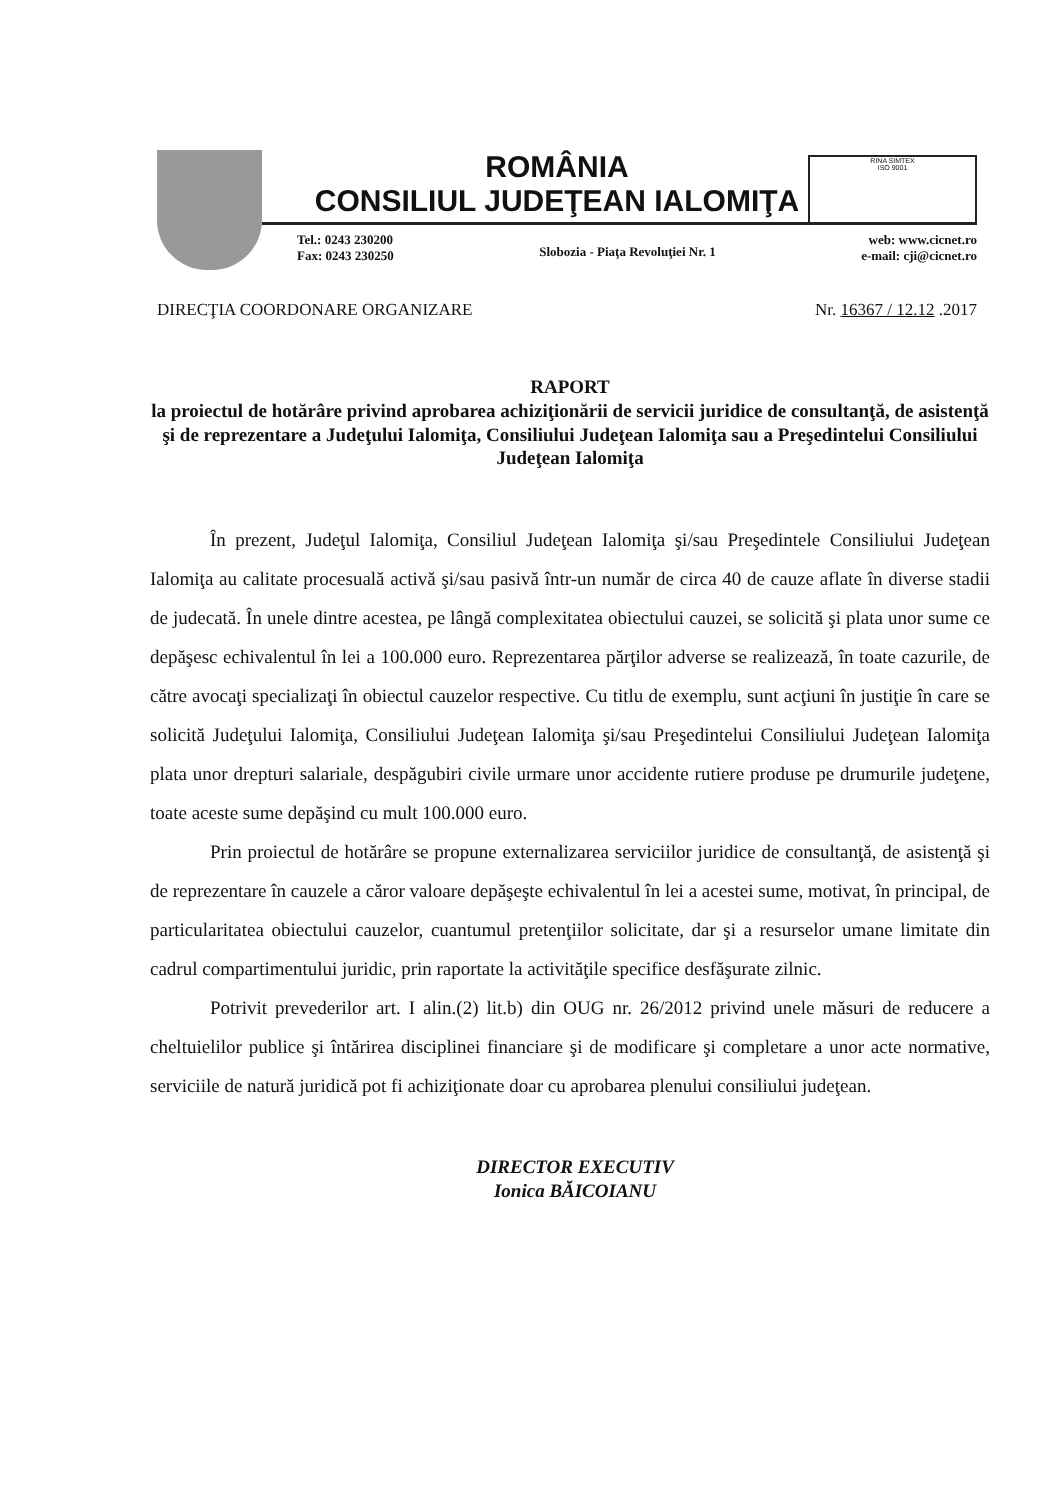ROMÂNIA
CONSILIUL JUDEŢEAN IALOMIŢA
RINA SIMTEX
ISO 9001
Tel.: 0243 230200
Fax: 0243 230250
Slobozia - Piaţa Revoluţiei Nr. 1
web: www.cicnet.ro
e-mail: cji@cicnet.ro
DIRECŢIA COORDONARE ORGANIZARE Nr. 16367 / 12.12 .2017
RAPORT
la proiectul de hotărâre privind aprobarea achiziţionării de servicii juridice de consultanţă, de asistenţă şi de reprezentare a Judeţului Ialomiţa, Consiliului Judeţean Ialomiţa sau a Preşedintelui Consiliului Judeţean Ialomiţa
În prezent, Judeţul Ialomiţa, Consiliul Judeţean Ialomiţa şi/sau Preşedintele Consiliului Judeţean Ialomiţa au calitate procesuală activă şi/sau pasivă într-un număr de circa 40 de cauze aflate în diverse stadii de judecată. În unele dintre acestea, pe lângă complexitatea obiectului cauzei, se solicită şi plata unor sume ce depăşesc echivalentul în lei a 100.000 euro. Reprezentarea părţilor adverse se realizează, în toate cazurile, de către avocaţi specializaţi în obiectul cauzelor respective. Cu titlu de exemplu, sunt acţiuni în justiţie în care se solicită Judeţului Ialomiţa, Consiliului Judeţean Ialomiţa şi/sau Preşedintelui Consiliului Judeţean Ialomiţa plata unor drepturi salariale, despăgubiri civile urmare unor accidente rutiere produse pe drumurile judeţene, toate aceste sume depăşind cu mult 100.000 euro.
Prin proiectul de hotărâre se propune externalizarea serviciilor juridice de consultanţă, de asistenţă şi de reprezentare în cauzele a căror valoare depăşeşte echivalentul în lei a acestei sume, motivat, în principal, de particularitatea obiectului cauzelor, cuantumul pretenţiilor solicitate, dar şi a resurselor umane limitate din cadrul compartimentului juridic, prin raportate la activităţile specifice desfăşurate zilnic.
Potrivit prevederilor art. I alin.(2) lit.b) din OUG nr. 26/2012 privind unele măsuri de reducere a cheltuielilor publice şi întărirea disciplinei financiare şi de modificare şi completare a unor acte normative, serviciile de natură juridică pot fi achiziţionate doar cu aprobarea plenului consiliului judeţean.
DIRECTOR EXECUTIV
Ionica BĂICOIANU